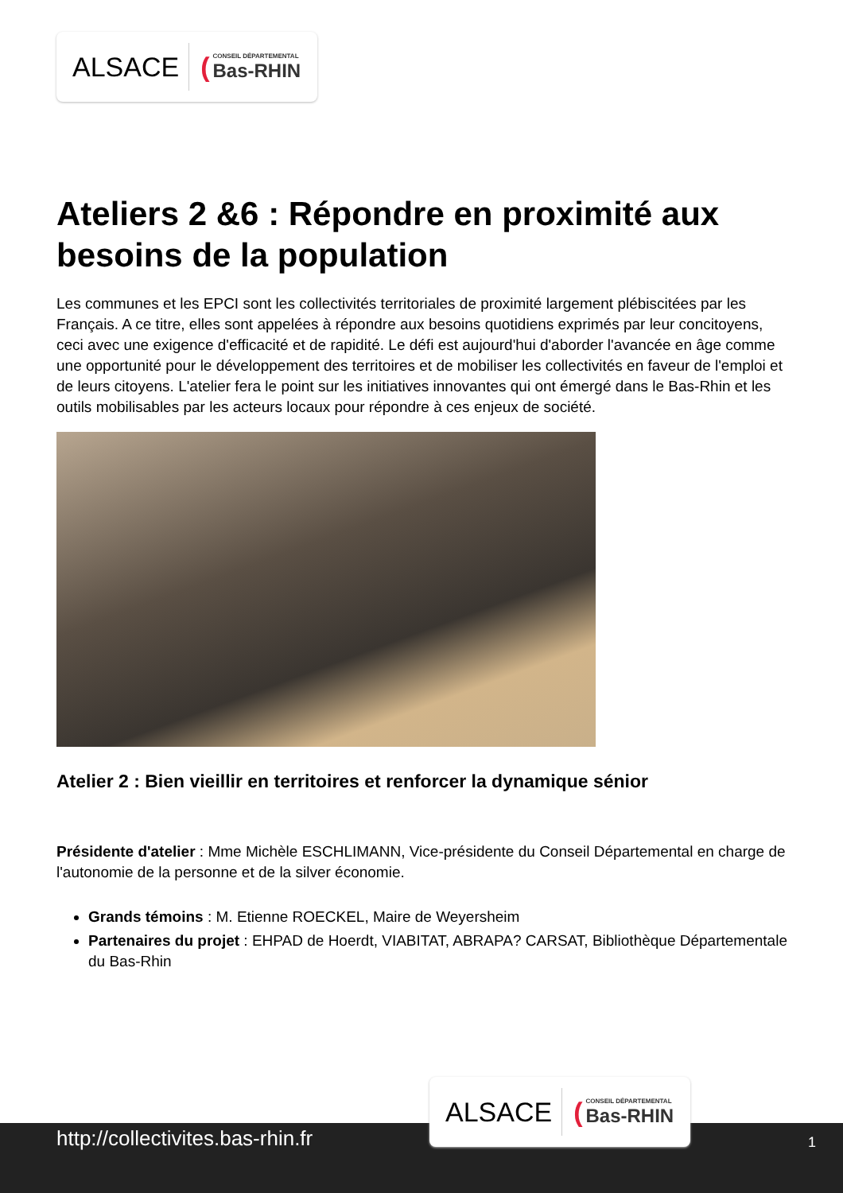ALSACE (CONSEIL DÉPARTEMENTAL
Bas-RHIN
Ateliers 2 &6 : Répondre en proximité aux besoins de la population
Les communes et les EPCI sont les collectivités territoriales de proximité largement plébiscitées par les Français. A ce titre, elles sont appelées à répondre aux besoins quotidiens exprimés par leur concitoyens, ceci avec une exigence d'efficacité et de rapidité. Le défi est aujourd'hui d'aborder l'avancée en âge comme une opportunité pour le développement des territoires et de mobiliser les collectivités en faveur de l'emploi et de leurs citoyens. L'atelier fera le point sur les initiatives innovantes qui ont émergé dans le Bas-Rhin et les outils mobilisables par les acteurs locaux pour répondre à ces enjeux de société.
Atelier 2 : Bien vieillir en territoires et renforcer la dynamique sénior
Présidente d'atelier : Mme Michèle ESCHLIMANN, Vice-présidente du Conseil Départemental en charge de l'autonomie de la personne et de la silver économie.
Grands témoins : M. Etienne ROECKEL, Maire de Weyersheim
Partenaires du projet : EHPAD de Hoerdt, VIABITAT, ABRAPA? CARSAT, Bibliothèque Départementale du Bas-Rhin
ALSACE (CONSEIL DÉPARTEMENTAL
Bas-RHIN
http://collectivites.bas-rhin.fr 1